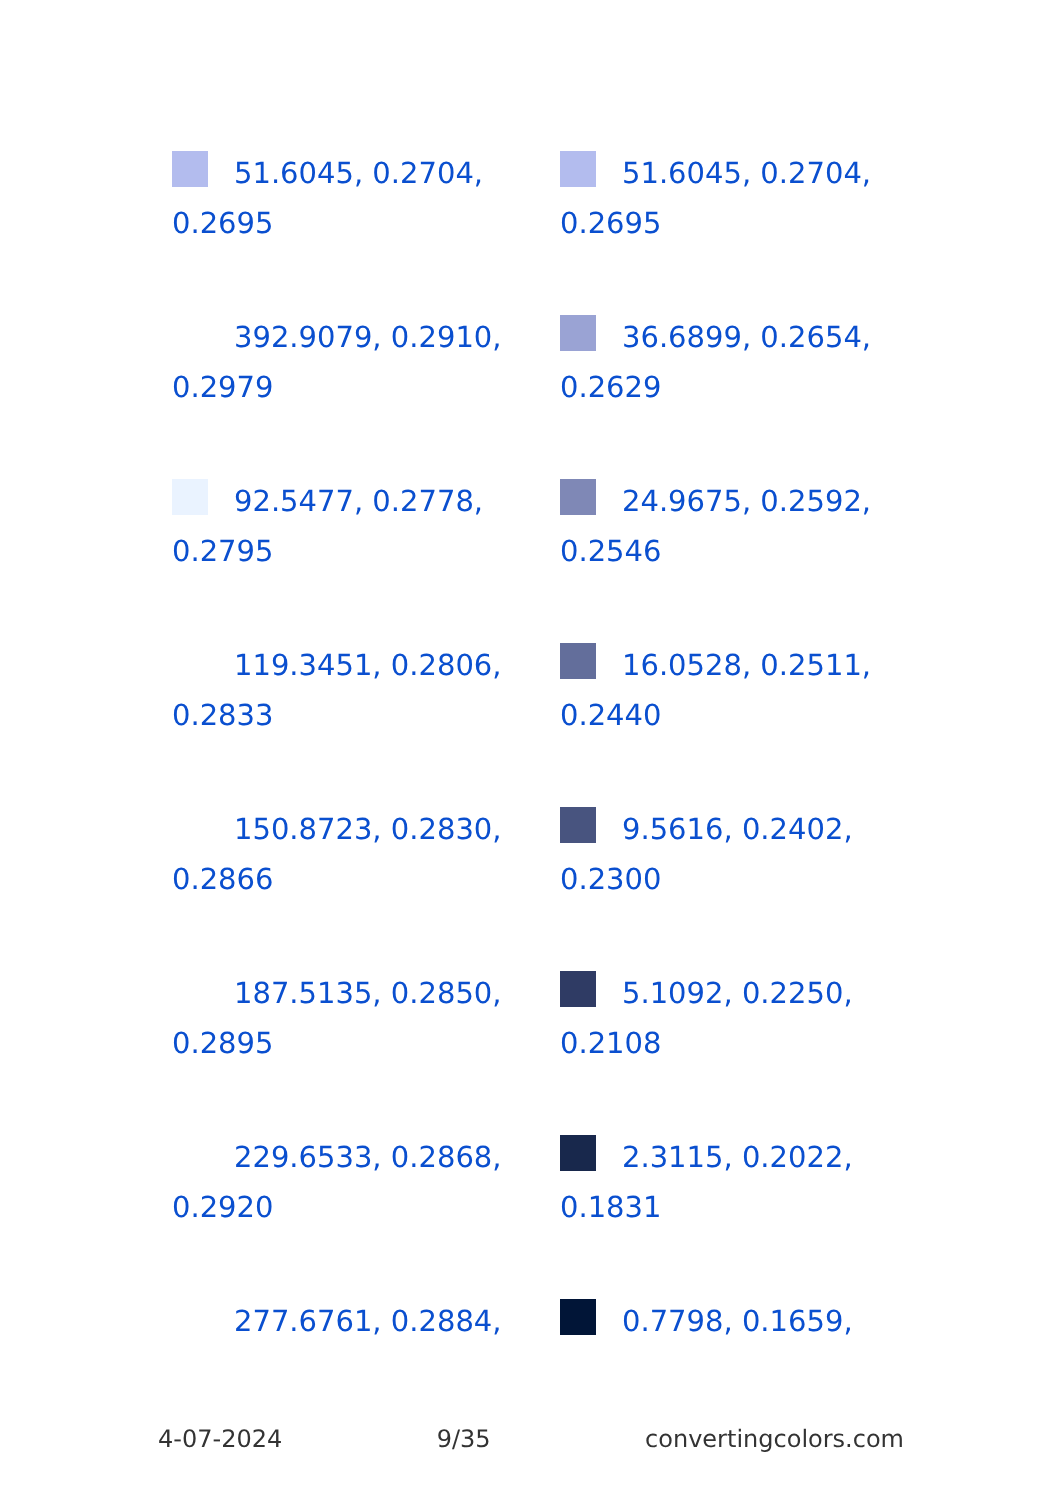51.6045, 0.2704,
0.2695
51.6045, 0.2704,
0.2695
392.9079, 0.2910,
0.2979
36.6899, 0.2654,
0.2629
92.5477, 0.2778,
0.2795
24.9675, 0.2592,
0.2546
119.3451, 0.2806,
0.2833
16.0528, 0.2511,
0.2440
150.8723, 0.2830,
0.2866
9.5616, 0.2402,
0.2300
187.5135, 0.2850,
0.2895
5.1092, 0.2250,
0.2108
229.6533, 0.2868,
0.2920
2.3115, 0.2022,
0.1831
277.6761, 0.2884,
0.7798, 0.1659,
4-07-2024 9/35 convertingcolors.com